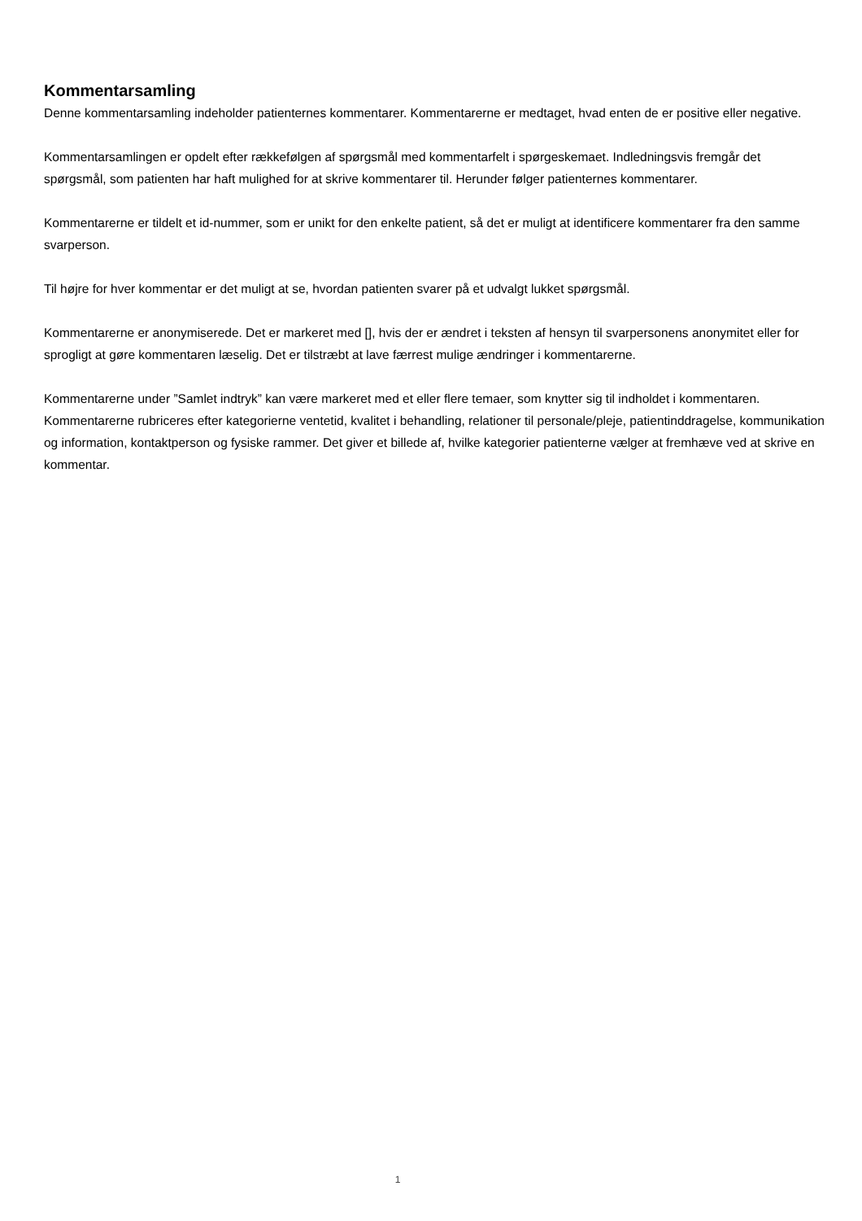Kommentarsamling
Denne kommentarsamling indeholder patienternes kommentarer. Kommentarerne er medtaget, hvad enten de er positive eller negative.
Kommentarsamlingen er opdelt efter rækkefølgen af spørgsmål med kommentarfelt i spørgeskemaet. Indledningsvis fremgår det spørgsmål, som patienten har haft mulighed for at skrive kommentarer til. Herunder følger patienternes kommentarer.
Kommentarerne er tildelt et id-nummer, som er unikt for den enkelte patient, så det er muligt at identificere kommentarer fra den samme svarperson.
Til højre for hver kommentar er det muligt at se, hvordan patienten svarer på et udvalgt lukket spørgsmål.
Kommentarerne er anonymiserede. Det er markeret med [], hvis der er ændret i teksten af hensyn til svarpersonens anonymitet eller for sprogligt at gøre kommentaren læselig. Det er tilstræbt at lave færrest mulige ændringer i kommentarerne.
Kommentarerne under ”Samlet indtryk” kan være markeret med et eller flere temaer, som knytter sig til indholdet i kommentaren. Kommentarerne rubriceres efter kategorierne ventetid, kvalitet i behandling, relationer til personale/pleje, patientinddragelse, kommunikation og information, kontaktperson og fysiske rammer. Det giver et billede af, hvilke kategorier patienterne vælger at fremhæve ved at skrive en kommentar.
1